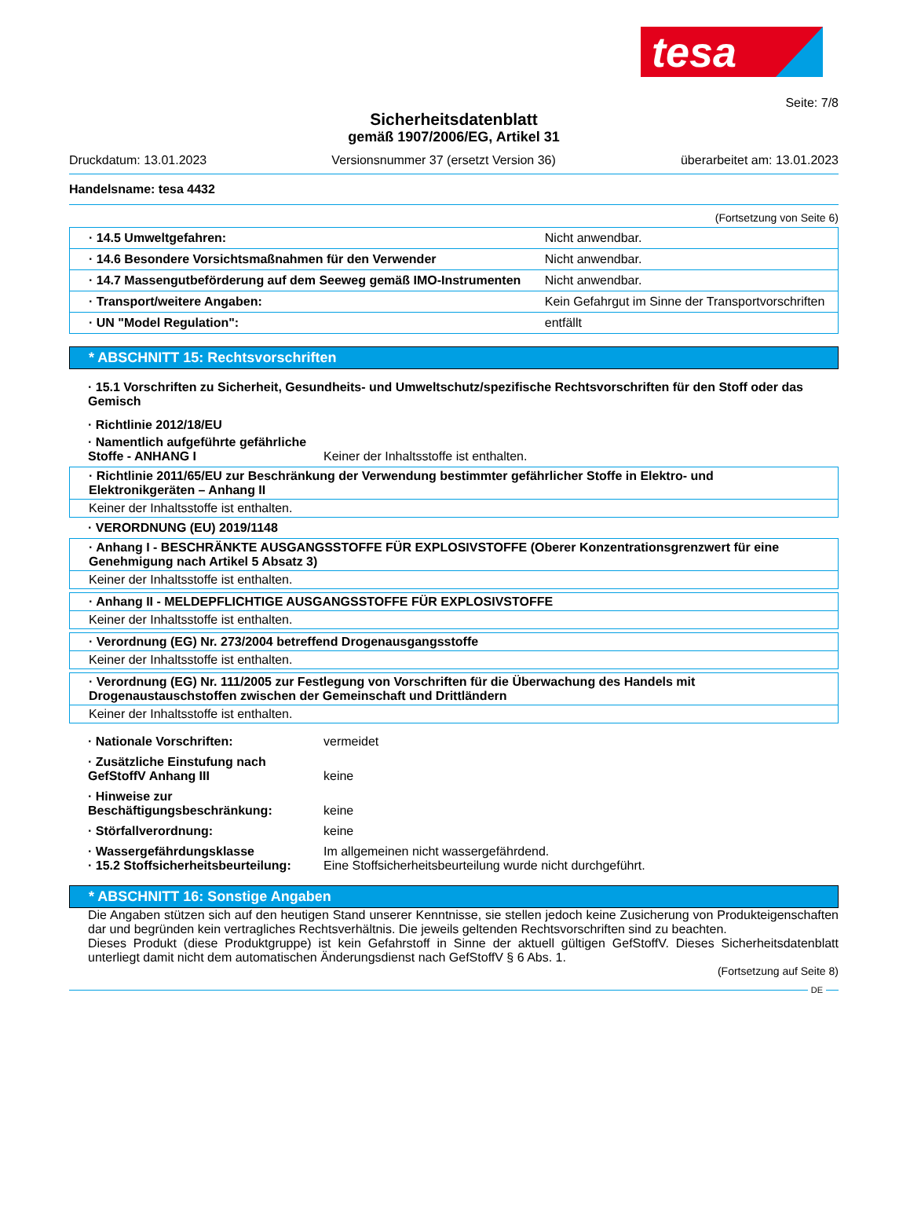tesa
Seite: 7/8
Sicherheitsdatenblatt
gemäß 1907/2006/EG, Artikel 31
Druckdatum: 13.01.2023 Versionsnummer 37 (ersetzt Version 36) überarbeitet am: 13.01.2023
Handelsname: tesa 4432
(Fortsetzung von Seite 6)
| · 14.5 Umweltgefahren: | Nicht anwendbar. |
| · 14.6 Besondere Vorsichtsmaßnahmen für den Verwender | Nicht anwendbar. |
| · 14.7 Massengutbeförderung auf dem Seeweg gemäß IMO-Instrumenten | Nicht anwendbar. |
| · Transport/weitere Angaben: | Kein Gefahrgut im Sinne der Transportvorschriften |
| · UN "Model Regulation": | entfällt |
* ABSCHNITT 15: Rechtsvorschriften
· 15.1 Vorschriften zu Sicherheit, Gesundheits- und Umweltschutz/spezifische Rechtsvorschriften für den Stoff oder das Gemisch
· Richtlinie 2012/18/EU
· Namentlich aufgeführte gefährliche Stoffe - ANHANG I Keiner der Inhaltsstoffe ist enthalten.
· Richtlinie 2011/65/EU zur Beschränkung der Verwendung bestimmter gefährlicher Stoffe in Elektro- und Elektronikgeräten – Anhang II
Keiner der Inhaltsstoffe ist enthalten.
· VERORDNUNG (EU) 2019/1148
· Anhang I - BESCHRÄNKTE AUSGANGSSTOFFE FÜR EXPLOSIVSTOFFE (Oberer Konzentrationsgrenzwert für eine Genehmigung nach Artikel 5 Absatz 3)
Keiner der Inhaltsstoffe ist enthalten.
· Anhang II - MELDEPFLICHTIGE AUSGANGSSTOFFE FÜR EXPLOSIVSTOFFE
Keiner der Inhaltsstoffe ist enthalten.
· Verordnung (EG) Nr. 273/2004 betreffend Drogenausgangsstoffe
Keiner der Inhaltsstoffe ist enthalten.
· Verordnung (EG) Nr. 111/2005 zur Festlegung von Vorschriften für die Überwachung des Handels mit Drogenaustauschstoffen zwischen der Gemeinschaft und Drittländern
Keiner der Inhaltsstoffe ist enthalten.
· Nationale Vorschriften: vermeidet
· Zusätzliche Einstufung nach GefStoffV Anhang III keine
· Hinweise zur Beschäftigungsbeschränkung: keine
· Störfallverordnung: keine
· Wassergefährdungsklasse Im allgemeinen nicht wassergefährdend.
· 15.2 Stoffsicherheitsbeurteilung: Eine Stoffsicherheitsbeurteilung wurde nicht durchgeführt.
* ABSCHNITT 16: Sonstige Angaben
Die Angaben stützen sich auf den heutigen Stand unserer Kenntnisse, sie stellen jedoch keine Zusicherung von Produkteigenschaften dar und begründen kein vertragliches Rechtsverhältnis. Die jeweils geltenden Rechtsvorschriften sind zu beachten.
Dieses Produkt (diese Produktgruppe) ist kein Gefahrstoff in Sinne der aktuell gültigen GefStoffV. Dieses Sicherheitsdatenblatt unterliegt damit nicht dem automatischen Änderungsdienst nach GefStoffV § 6 Abs. 1.
(Fortsetzung auf Seite 8)
DE